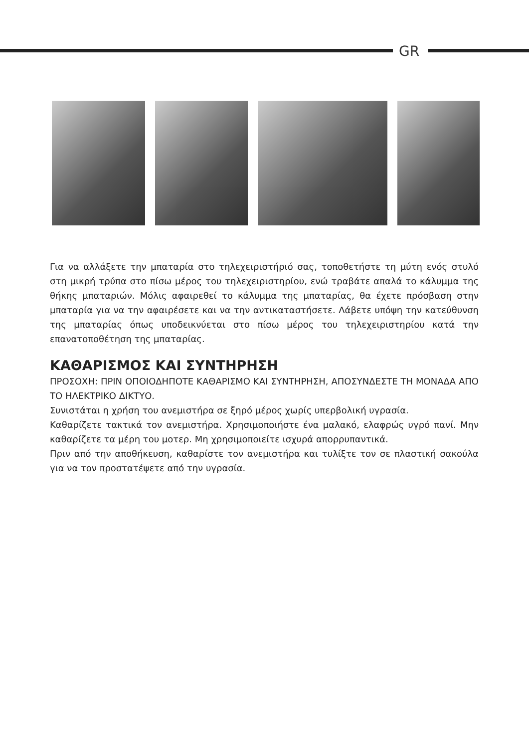GR
Για να αλλάξετε την μπαταρία στο τηλεχειριστήριό σας, τοποθετήστε τη μύτη ενός στυλό στη μικρή τρύπα στο πίσω μέρος του τηλεχειριστηρίου, ενώ τραβάτε απαλά το κάλυμμα της θήκης μπαταριών. Μόλις αφαιρεθεί το κάλυμμα της μπαταρίας, θα έχετε πρόσβαση στην μπαταρία για να την αφαιρέσετε και να την αντικαταστήσετε. Λάβετε υπόψη την κατεύθυνση της μπαταρίας όπως υποδεικνύεται στο πίσω μέρος του τηλεχειριστηρίου κατά την επανατοποθέτηση της μπαταρίας.
ΚΑΘΑΡΙΣΜΟΣ ΚΑΙ ΣΥΝΤΗΡΗΣΗ
ΠΡΟΣΟΧΗ: ΠΡΙΝ ΟΠΟΙΟΔΗΠΟΤΕ ΚΑΘΑΡΙΣΜΟ ΚΑΙ ΣΥΝΤΗΡΗΣΗ, ΑΠΟΣΥΝΔΕΣΤΕ ΤΗ ΜΟΝΑΔΑ ΑΠΟ ΤΟ ΗΛΕΚΤΡΙΚΟ ΔΙΚΤΥΟ.
Συνιστάται η χρήση του ανεμιστήρα σε ξηρό μέρος χωρίς υπερβολική υγρασία.
Καθαρίζετε τακτικά τον ανεμιστήρα. Χρησιμοποιήστε ένα μαλακό, ελαφρώς υγρό πανί. Μην καθαρίζετε τα μέρη του μοτερ. Μη χρησιμοποιείτε ισχυρά απορρυπαντικά.
Πριν από την αποθήκευση, καθαρίστε τον ανεμιστήρα και τυλίξτε τον σε πλαστική σακούλα για να τον προστατέψετε από την υγρασία.